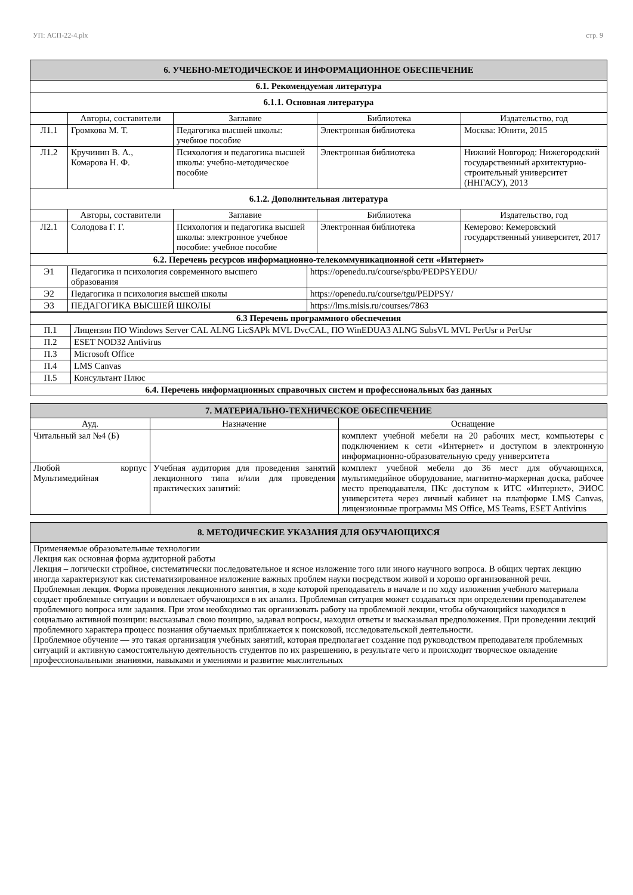УП: АСП-22-4.plx стр. 9
| 6. УЧЕБНО-МЕТОДИЧЕСКОЕ И ИНФОРМАЦИОННОЕ ОБЕСПЕЧЕНИЕ | | | | |
| 6.1. Рекомендуемая литература | | | | |
| 6.1.1. Основная литература | | | | |
| | Авторы, составители | Заглавие | Библиотека | Издательство, год |
| Л1.1 | Громкова М. Т. | Педагогика высшей школы: учебное пособие | Электронная библиотека | Москва: Юнити, 2015 |
| Л1.2 | Кручинин В. А., Комарова Н. Ф. | Психология и педагогика высшей школы: учебно-методическое пособие | Электронная библиотека | Нижний Новгород: Нижегородский государственный архитектурно-строительный университет (ННГАСУ), 2013 |
| 6.1.2. Дополнительная литература | | | | |
| | Авторы, составители | Заглавие | Библиотека | Издательство, год |
| Л2.1 | Солодова Г. Г. | Психология и педагогика высшей школы: электронное учебное пособие: учебное пособие | Электронная библиотека | Кемерово: Кемеровский государственный университет, 2017 |
| 6.2. Перечень ресурсов информационно-телекоммуникационной сети «Интернет» | | |
| Э1 | Педагогика и психология современного высшего образования | https://openedu.ru/course/spbu/PEDPSYEDU/ |
| Э2 | Педагогика и психология высшей школы | https://openedu.ru/course/tgu/PEDPSY/ |
| Э3 | ПЕДАГОГИКА ВЫСШЕЙ ШКОЛЫ | https://lms.misis.ru/courses/7863 |
| 6.3 Перечень программного обеспечения | |
| П.1 | Лицензии ПО Windows Server CAL ALNG LicSAPk MVL DvcCAL, ПО WinEDUA3 ALNG SubsVL MVL PerUsr и PerUsr |
| П.2 | ESET NOD32 Antivirus |
| П.3 | Microsoft Office |
| П.4 | LMS Canvas |
| П.5 | Консультант Плюс |
| 6.4. Перечень информационных справочных систем и профессиональных баз данных | |
| 7. МАТЕРИАЛЬНО-ТЕХНИЧЕСКОЕ ОБЕСПЕЧЕНИЕ | | |
| Ауд. | Назначение | Оснащение |
| Читальный зал №4 (Б) | | комплект учебной мебели на 20 рабочих мест, компьютеры с подключением к сети «Интернет» и доступом в электронную информационно-образовательную среду университета |
| Любой корпус Мультимедийная | Учебная аудитория для проведения занятий лекционного типа и/или для проведения практических занятий: | комплект учебной мебели до 36 мест для обучающихся, мультимедийное оборудование, магнитно-маркерная доска, рабочее место преподавателя, ПКс доступом к ИТС «Интернет», ЭИОС университета через личный кабинет на платформе LMS Canvas, лицензионные программы MS Office, MS Teams, ESET Antivirus |
| 8. МЕТОДИЧЕСКИЕ УКАЗАНИЯ ДЛЯ ОБУЧАЮЩИХСЯ |
| Применяемые образовательные технологии Лекция как основная форма аудиторной работы Лекция – логически стройное, систематически последовательное и ясное изложение того или иного научного вопроса. В общих чертах лекцию иногда характеризуют как систематизированное изложение важных проблем науки посредством живой и хорошо организованной речи. Проблемная лекция. Форма проведения лекционного занятия, в ходе которой преподаватель в начале и по ходу изложения учебного материала создает проблемные ситуации и вовлекает обучающихся в их анализ. Проблемная ситуация может создаваться при определении преподавателем проблемного вопроса или задания. При этом необходимо так организовать работу на проблемной лекции, чтобы обучающийся находился в социально активной позиции: высказывал свою позицию, задавал вопросы, находил ответы и высказывал предположения. При проведении лекций проблемного характера процесс познания обучаемых приближается к поисковой, исследовательской деятельности. Проблемное обучение — это такая организация учебных занятий, которая предполагает создание под руководством преподавателя проблемных ситуаций и активную самостоятельную деятельность студентов по их разрешению, в результате чего и происходит творческое овладение профессиональными знаниями, навыками и умениями и развитие мыслительных |